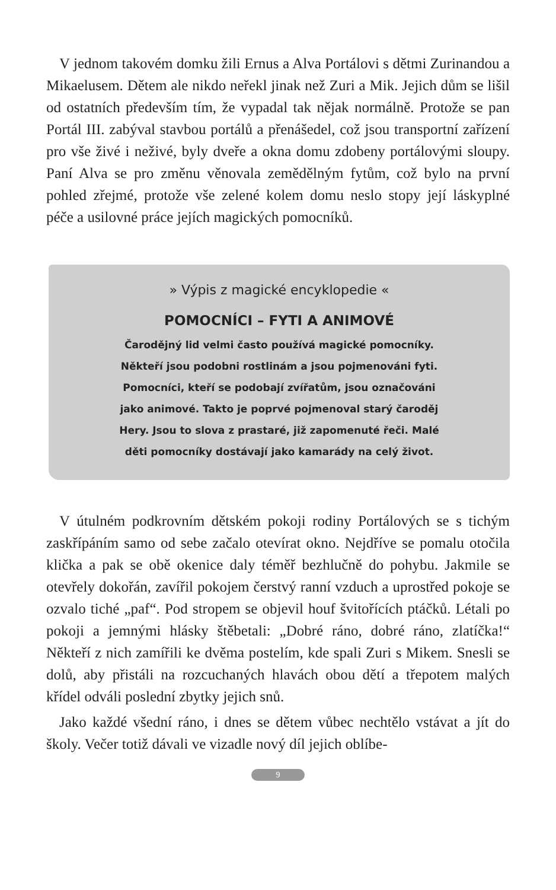V jednom takovém domku žili Ernus a Alva Portálovi s dětmi Zurinandou a Mikaelusem. Dětem ale nikdo neřekl jinak než Zuri a Mik. Jejich dům se lišil od ostatních především tím, že vypadal tak nějak normálně. Protože se pan Portál III. zabýval stavbou portálů a přenášedel, což jsou transportní zařízení pro vše živé i neživé, byly dveře a okna domu zdobeny portálovými sloupy. Paní Alva se pro změnu věnovala zemědělným fytům, což bylo na první pohled zřejmé, protože vše zelené kolem domu neslo stopy její láskyplné péče a usilovné práce jejích magických pomocníků.
» Výpis z magické encyklopedie «
POMOCNÍCI – FYTI A ANIMOVÉ
Čarodějný lid velmi často používá magické pomocníky.
Někteří jsou podobni rostlinám a jsou pojmenováni fyti.
Pomocníci, kteří se podobají zvířatům, jsou označováni
jako animové. Takto je poprvé pojmenoval starý čaroděj
Hery. Jsou to slova z prastaré, již zapomenuté řeči. Malé
děti pomocníky dostávají jako kamarády na celý život.
V útulném podkrovním dětském pokoji rodiny Portálových se s tichým zaskřípáním samo od sebe začalo otevírat okno. Nejdříve se pomalu otočila klička a pak se obě okenice daly téměř bezhlučně do pohybu. Jakmile se otevřely dokořán, zavířil pokojem čerstvý ranní vzduch a uprostřed pokoje se ozvalo tiché „paf“. Pod stropem se objevil houf švitořících ptáčků. Létali po pokoji a jemnými hlásky štěbetali: „Dobré ráno, dobré ráno, zlatíčka!“ Někteří z nich zamířili ke dvěma postelím, kde spali Zuri s Mikem. Snesli se dolů, aby přistáli na rozcuchaných hlavách obou dětí a třepotem malých křídel odváli poslední zbytky jejich snů.
Jako každé všední ráno, i dnes se dětem vůbec nechtělo vstávat a jít do školy. Večer totiž dávali ve vizadle nový díl jejich oblíbe-
9